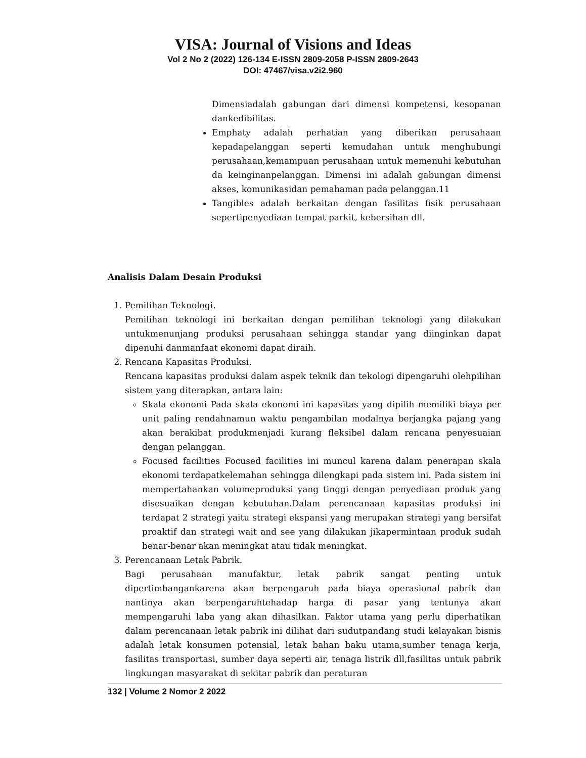VISA: Journal of Visions and Ideas
Vol 2 No 2 (2022) 126-134 E-ISSN 2809-2058 P-ISSN 2809-2643
DOI: 47467/visa.v2i2.960
Dimensiadalah gabungan dari dimensi kompetensi, kesopanan dankedibilitas.
Emphaty adalah perhatian yang diberikan perusahaan kepadapelanggan seperti kemudahan untuk menghubungi perusahaan,kemampuan perusahaan untuk memenuhi kebutuhan da keinginanpelanggan. Dimensi ini adalah gabungan dimensi akses, komunikasidan pemahaman pada pelanggan.11
Tangibles adalah berkaitan dengan fasilitas fisik perusahaan sepertipenyediaan tempat parkit, kebersihan dll.
Analisis Dalam Desain Produksi
1. Pemilihan Teknologi.
Pemilihan teknologi ini berkaitan dengan pemilihan teknologi yang dilakukan untukmenunjang produksi perusahaan sehingga standar yang diinginkan dapat dipenuhi danmanfaat ekonomi dapat diraih.
2. Rencana Kapasitas Produksi.
Rencana kapasitas produksi dalam aspek teknik dan tekologi dipengaruhi olehpilihan sistem yang diterapkan, antara lain:
Skala ekonomi Pada skala ekonomi ini kapasitas yang dipilih memiliki biaya per unit paling rendahnamun waktu pengambilan modalnya berjangka pajang yang akan berakibat produkmenjadi kurang fleksibel dalam rencana penyesuaian dengan pelanggan.
Focused facilities Focused facilities ini muncul karena dalam penerapan skala ekonomi terdapatkelemahan sehingga dilengkapi pada sistem ini. Pada sistem ini mempertahankan volumeproduksi yang tinggi dengan penyediaan produk yang disesuaikan dengan kebutuhan.Dalam perencanaan kapasitas produksi ini terdapat 2 strategi yaitu strategi ekspansi yang merupakan strategi yang bersifat proaktif dan strategi wait and see yang dilakukan jikapermintaan produk sudah benar-benar akan meningkat atau tidak meningkat.
3. Perencanaan Letak Pabrik.
Bagi perusahaan manufaktur, letak pabrik sangat penting untuk dipertimbangankarena akan berpengaruh pada biaya operasional pabrik dan nantinya akan berpengaruhtehadap harga di pasar yang tentunya akan mempengaruhi laba yang akan dihasilkan. Faktor utama yang perlu diperhatikan dalam perencanaan letak pabrik ini dilihat dari sudutpandang studi kelayakan bisnis adalah letak konsumen potensial, letak bahan baku utama,sumber tenaga kerja, fasilitas transportasi, sumber daya seperti air, tenaga listrik dll,fasilitas untuk pabrik lingkungan masyarakat di sekitar pabrik dan peraturan
132 | Volume 2 Nomor 2 2022